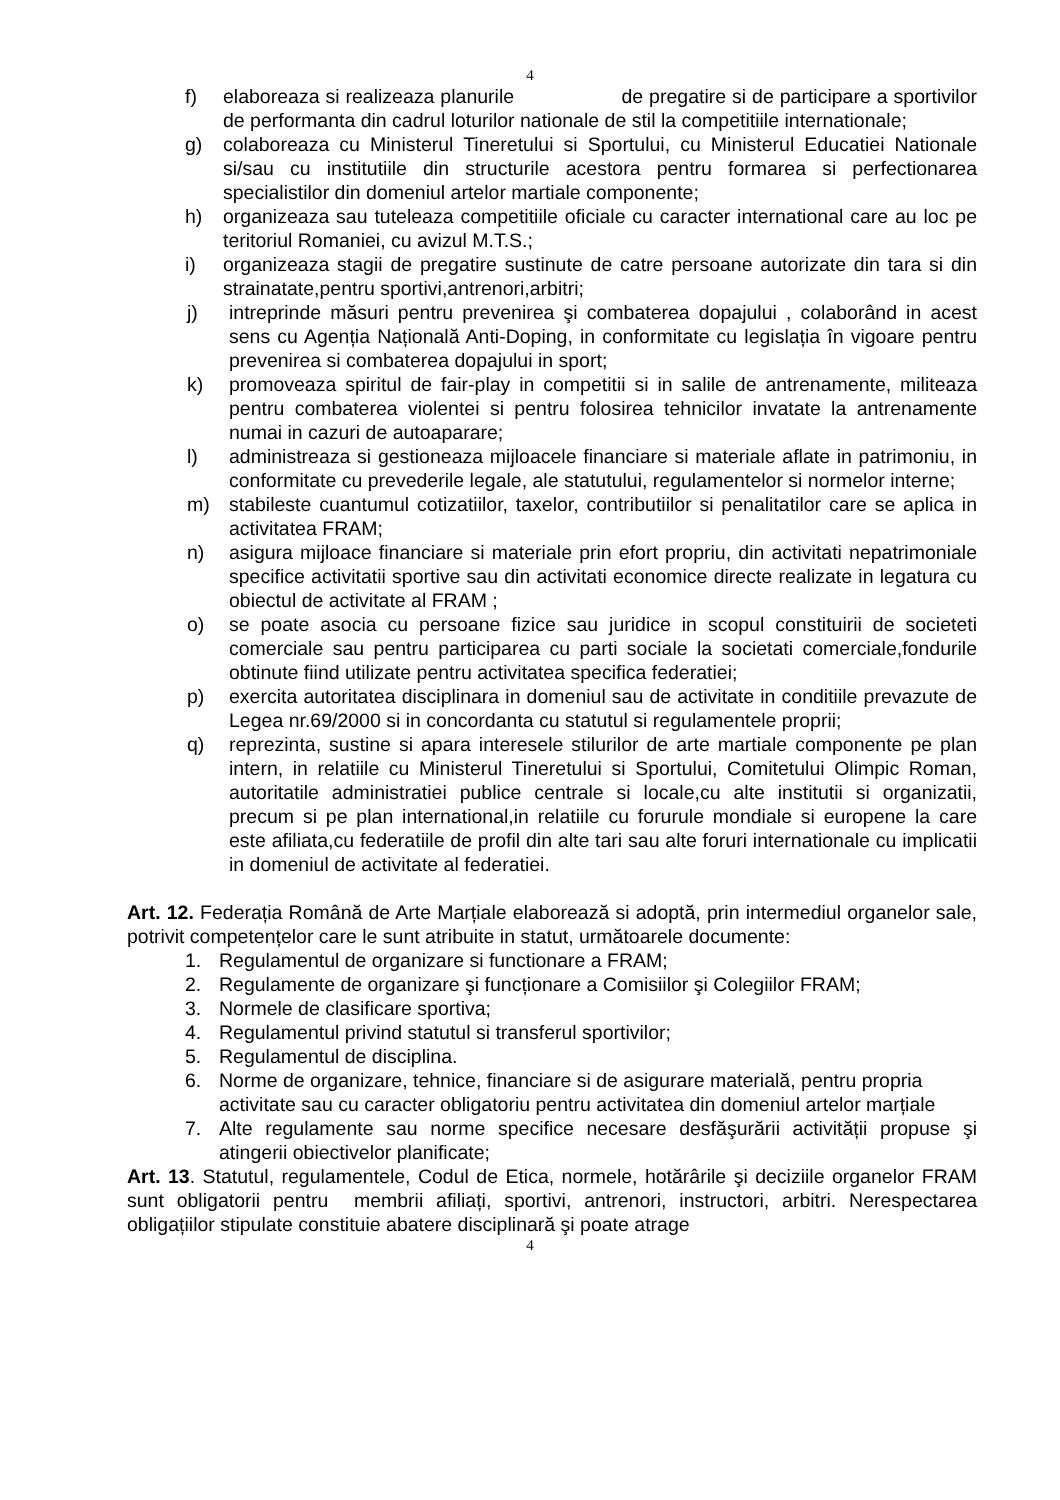4
f) elaboreaza si realizeaza planurile de pregatire si de participare a sportivilor de performanta din cadrul loturilor nationale de stil la competitiile internationale;
g) colaboreaza cu Ministerul Tineretului si Sportului, cu Ministerul Educatiei Nationale si/sau cu institutiile din structurile acestora pentru formarea si perfectionarea specialistilor din domeniul artelor martiale componente;
h) organizeaza sau tuteleaza competitiile oficiale cu caracter international care au loc pe teritoriul Romaniei, cu avizul M.T.S.;
i) organizeaza stagii de pregatire sustinute de catre persoane autorizate din tara si din strainatate,pentru sportivi,antrenori,arbitri;
j) intreprinde măsuri pentru prevenirea şi combaterea dopajului , colaborând in acest sens cu Agenția Națională Anti-Doping, in conformitate cu legislația în vigoare pentru prevenirea si combaterea dopajului in sport;
k) promoveaza spiritul de fair-play in competitii si in salile de antrenamente, militeaza pentru combaterea violentei si pentru folosirea tehnicilor invatate la antrenamente numai in cazuri de autoaparare;
l) administreaza si gestioneaza mijloacele financiare si materiale aflate in patrimoniu, in conformitate cu prevederile legale, ale statutului, regulamentelor si normelor interne;
m) stabileste cuantumul cotizatiilor, taxelor, contributiilor si penalitatilor care se aplica in activitatea FRAM;
n) asigura mijloace financiare si materiale prin efort propriu, din activitati nepatrimoniale specifice activitatii sportive sau din activitati economice directe realizate in legatura cu obiectul de activitate al FRAM ;
o) se poate asocia cu persoane fizice sau juridice in scopul constituirii de societeti comerciale sau pentru participarea cu parti sociale la societati comerciale,fondurile obtinute fiind utilizate pentru activitatea specifica federatiei;
p) exercita autoritatea disciplinara in domeniul sau de activitate in conditiile prevazute de Legea nr.69/2000 si in concordanta cu statutul si regulamentele proprii;
q) reprezinta, sustine si apara interesele stilurilor de arte martiale componente pe plan intern, in relatiile cu Ministerul Tineretului si Sportului, Comitetului Olimpic Roman, autoritatile administratiei publice centrale si locale,cu alte institutii si organizatii, precum si pe plan international,in relatiile cu forurule mondiale si europene la care este afiliata,cu federatiile de profil din alte tari sau alte foruri internationale cu implicatii in domeniul de activitate al federatiei.
Art. 12. Federația Română de Arte Marțiale elaborează si adoptă, prin intermediul organelor sale, potrivit competențelor care le sunt atribuite in statut, următoarele documente:
1. Regulamentul de organizare si functionare a FRAM;
2. Regulamente de organizare şi funcționare a Comisiilor şi Colegiilor FRAM;
3. Normele de clasificare sportiva;
4. Regulamentul privind statutul si transferul sportivilor;
5. Regulamentul de disciplina.
6. Norme de organizare, tehnice, financiare si de asigurare materială, pentru propria activitate sau cu caracter obligatoriu pentru activitatea din domeniul artelor marțiale
7. Alte regulamente sau norme specifice necesare desfăşurării activității propuse şi atingerii obiectivelor planificate;
Art. 13. Statutul, regulamentele, Codul de Etica, normele, hotărârile şi deciziile organelor FRAM sunt obligatorii pentru membrii afiliați, sportivi, antrenori, instructori, arbitri. Nerespectarea obligațiilor stipulate constituie abatere disciplinară şi poate atrage
4